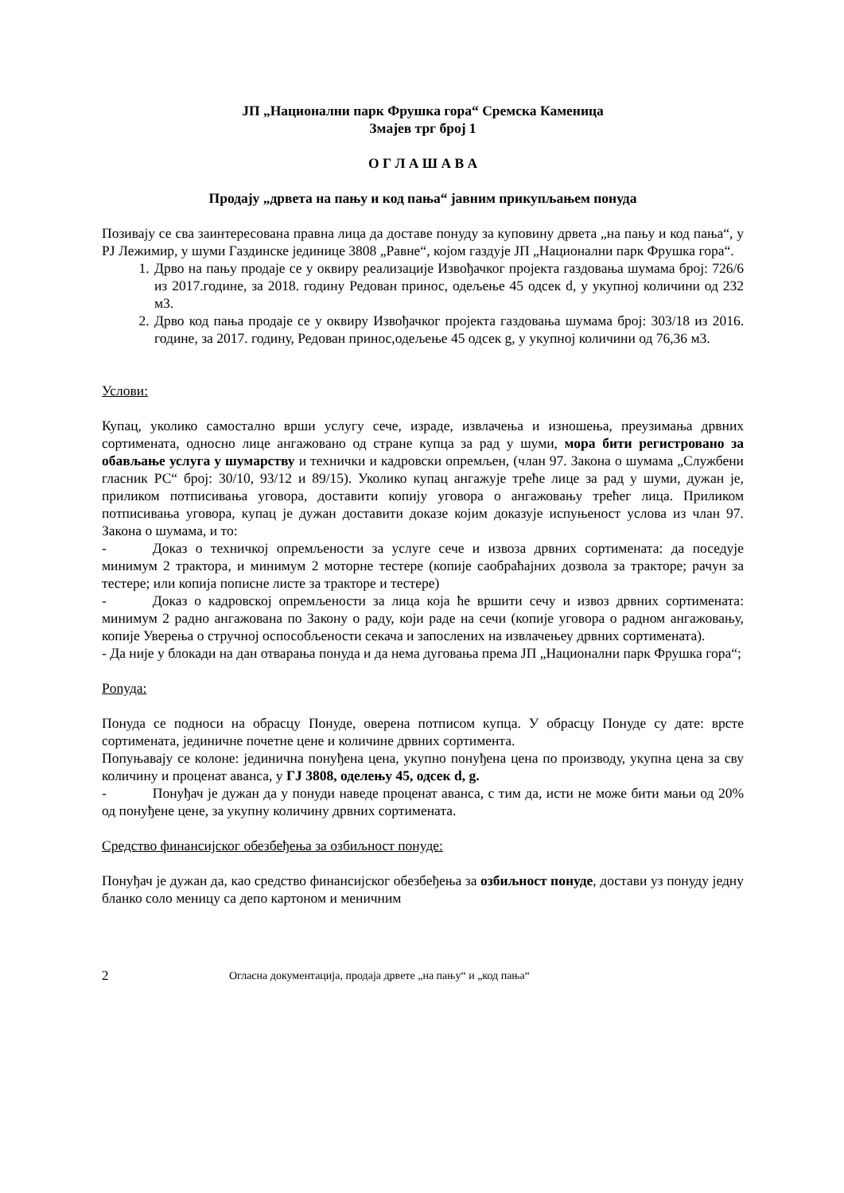ЈП „Национални парк Фрушка гора“ Сремска Каменица
Змајев трг број 1
О Г Л А Ш А В А
Продају „дрвета на пању и код пања“ јавним прикупљањем понуда
Позивају се сва заинтересована правна лица да доставе понуду за куповину дрвета „на пању и код пања“, у РЈ Лежимир, у шуми Газдинске јединице 3808 „Равне“, којом газдује ЈП „Национални парк Фрушка гора“.
1. Дрво на пању продаје се у оквиру реализације Извођачког пројекта газдовања шумама број: 726/6 из 2017.године, за 2018. годину Редован принос, одељење 45 одсек d, у укупној количини од 232 м3.
2. Дрво код пања продаје се у оквиру Извођачког пројекта газдовања шумама број: 303/18 из 2016. године, за 2017. годину, Редован принос,одељење 45 одсек g, у укупној количини од 76,36 м3.
Услови:
Купац, уколико самостално врши услугу сече, израде, извлачења и изношења, преузимања дрвних сортимената, односно лице ангажовано од стране купца за рад у шуми, мора бити регистровано за обављање услуга у шумарству и технички и кадровски опремљен, (члан 97. Закона о шумама „Службени гласник РС“ број: 30/10, 93/12 и 89/15). Уколико купац ангажује треће лице за рад у шуми, дужан је, приликом потписивања уговора, доставити копију уговора о ангажовању трећег лица. Приликом потписивања уговора, купац је дужан доставити доказе којим доказује испуњеност услова из члан 97. Закона о шумама, и то:
- Доказ о техничкој опремљености за услуге сече и извоза дрвних сортимената: да поседује минимум 2 трактора, и минимум 2 моторне тестере (копије саобраћајних дозвола за тракторе; рачун за тестере; или копија пописне листе за тракторе и тестере)
- Доказ о кадровској опремљености за лица која ће вршити сечу и извоз дрвних сортимената: минимум 2 радно ангажована по Закону о раду, који раде на сечи (копије уговора о радном ангажовању, копије Уверења о стручној оспособљености секача и запослених на извлачењеу дрвних сортимената).
- Да није у блокади на дан отварања понуда и да нема дуговања према ЈП „Национални парк Фрушка гора“;
Ponуда:
Понуда се подноси на обрасцу Понуде, оверена потписом купца. У обрасцу Понуде су дате: врсте сортимената, јединичне почетне цене и количине дрвних сортимента.
Попуњавају се колоне: јединична понуђена цена, укупно понуђена цена по производу, укупна цена за сву количину и проценат аванса, у ГЈ 3808, оделењу 45, одсек d, g.
- Понуђач је дужан да у понуди наведе проценат аванса, с тим да, исти не може бити мањи од 20% од понуђене цене, за укупну количину дрвних сортимената.
Средство финансијског обезбеђења за озбиљност понуде:
Понуђач је дужан да, као средство финансијског обезбеђења за озбиљност понуде, достави уз понуду једну бланко соло меницу са депо картоном и меничним
2 Огласна документација, продаја дрвете „на пању“ и „код пања“